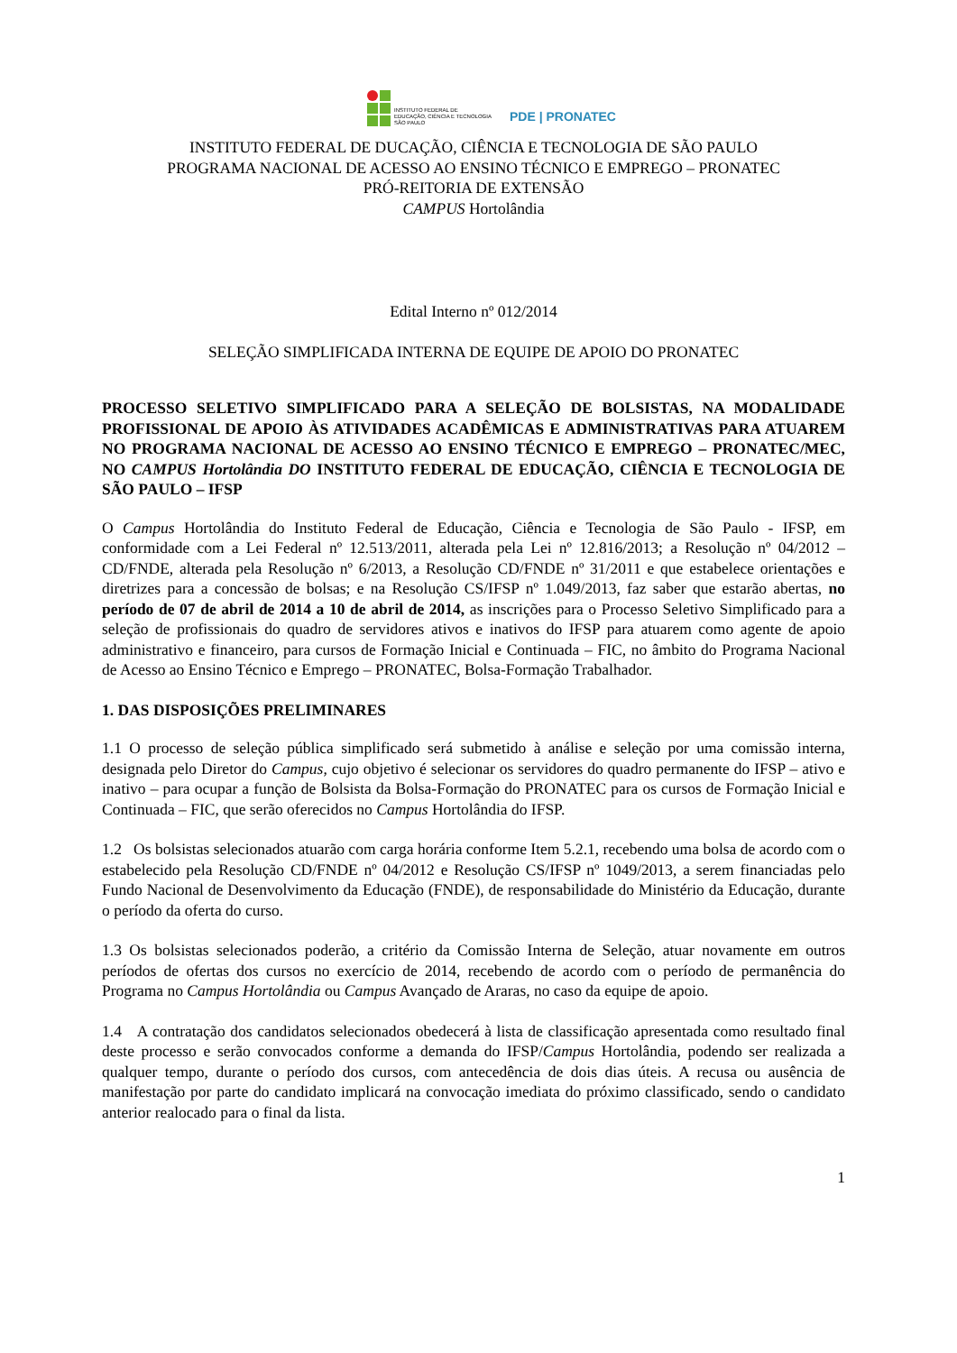INSTITUTO FEDERAL DE
EDUCAÇÃO, CIÊNCIA E TECNOLOGIA
SÃO PAULO
PDE | PRONATEC
INSTITUTO FEDERAL DE DUCAÇÃO, CIÊNCIA E TECNOLOGIA DE SÃO PAULO
PROGRAMA NACIONAL DE ACESSO AO ENSINO TÉCNICO E EMPREGO – PRONATEC
PRÓ-REITORIA DE EXTENSÃO
CAMPUS Hortolândia
Edital Interno nº 012/2014
SELEÇÃO SIMPLIFICADA INTERNA DE EQUIPE DE APOIO DO PRONATEC
PROCESSO SELETIVO SIMPLIFICADO PARA A SELEÇÃO DE BOLSISTAS, NA MODALIDADE PROFISSIONAL DE APOIO ÀS ATIVIDADES ACADÊMICAS E ADMINISTRATIVAS PARA ATUAREM NO PROGRAMA NACIONAL DE ACESSO AO ENSINO TÉCNICO E EMPREGO – PRONATEC/MEC, NO CAMPUS Hortolândia DO INSTITUTO FEDERAL DE EDUCAÇÃO, CIÊNCIA E TECNOLOGIA DE SÃO PAULO – IFSP
O Campus Hortolândia do Instituto Federal de Educação, Ciência e Tecnologia de São Paulo - IFSP, em conformidade com a Lei Federal nº 12.513/2011, alterada pela Lei nº 12.816/2013; a Resolução nº 04/2012 – CD/FNDE, alterada pela Resolução nº 6/2013, a Resolução CD/FNDE nº 31/2011 e que estabelece orientações e diretrizes para a concessão de bolsas; e na Resolução CS/IFSP nº 1.049/2013, faz saber que estarão abertas, no período de 07 de abril de 2014 a 10 de abril de 2014, as inscrições para o Processo Seletivo Simplificado para a seleção de profissionais do quadro de servidores ativos e inativos do IFSP para atuarem como agente de apoio administrativo e financeiro, para cursos de Formação Inicial e Continuada – FIC, no âmbito do Programa Nacional de Acesso ao Ensino Técnico e Emprego – PRONATEC, Bolsa-Formação Trabalhador.
1. DAS DISPOSIÇÕES PRELIMINARES
1.1 O processo de seleção pública simplificado será submetido à análise e seleção por uma comissão interna, designada pelo Diretor do Campus, cujo objetivo é selecionar os servidores do quadro permanente do IFSP – ativo e inativo – para ocupar a função de Bolsista da Bolsa-Formação do PRONATEC para os cursos de Formação Inicial e Continuada – FIC, que serão oferecidos no Campus Hortolândia do IFSP.
1.2 Os bolsistas selecionados atuarão com carga horária conforme Item 5.2.1, recebendo uma bolsa de acordo com o estabelecido pela Resolução CD/FNDE nº 04/2012 e Resolução CS/IFSP nº 1049/2013, a serem financiadas pelo Fundo Nacional de Desenvolvimento da Educação (FNDE), de responsabilidade do Ministério da Educação, durante o período da oferta do curso.
1.3 Os bolsistas selecionados poderão, a critério da Comissão Interna de Seleção, atuar novamente em outros períodos de ofertas dos cursos no exercício de 2014, recebendo de acordo com o período de permanência do Programa no Campus Hortolândia ou Campus Avançado de Araras, no caso da equipe de apoio.
1.4 A contratação dos candidatos selecionados obedecerá à lista de classificação apresentada como resultado final deste processo e serão convocados conforme a demanda do IFSP/Campus Hortolândia, podendo ser realizada a qualquer tempo, durante o período dos cursos, com antecedência de dois dias úteis. A recusa ou ausência de manifestação por parte do candidato implicará na convocação imediata do próximo classificado, sendo o candidato anterior realocado para o final da lista.
1